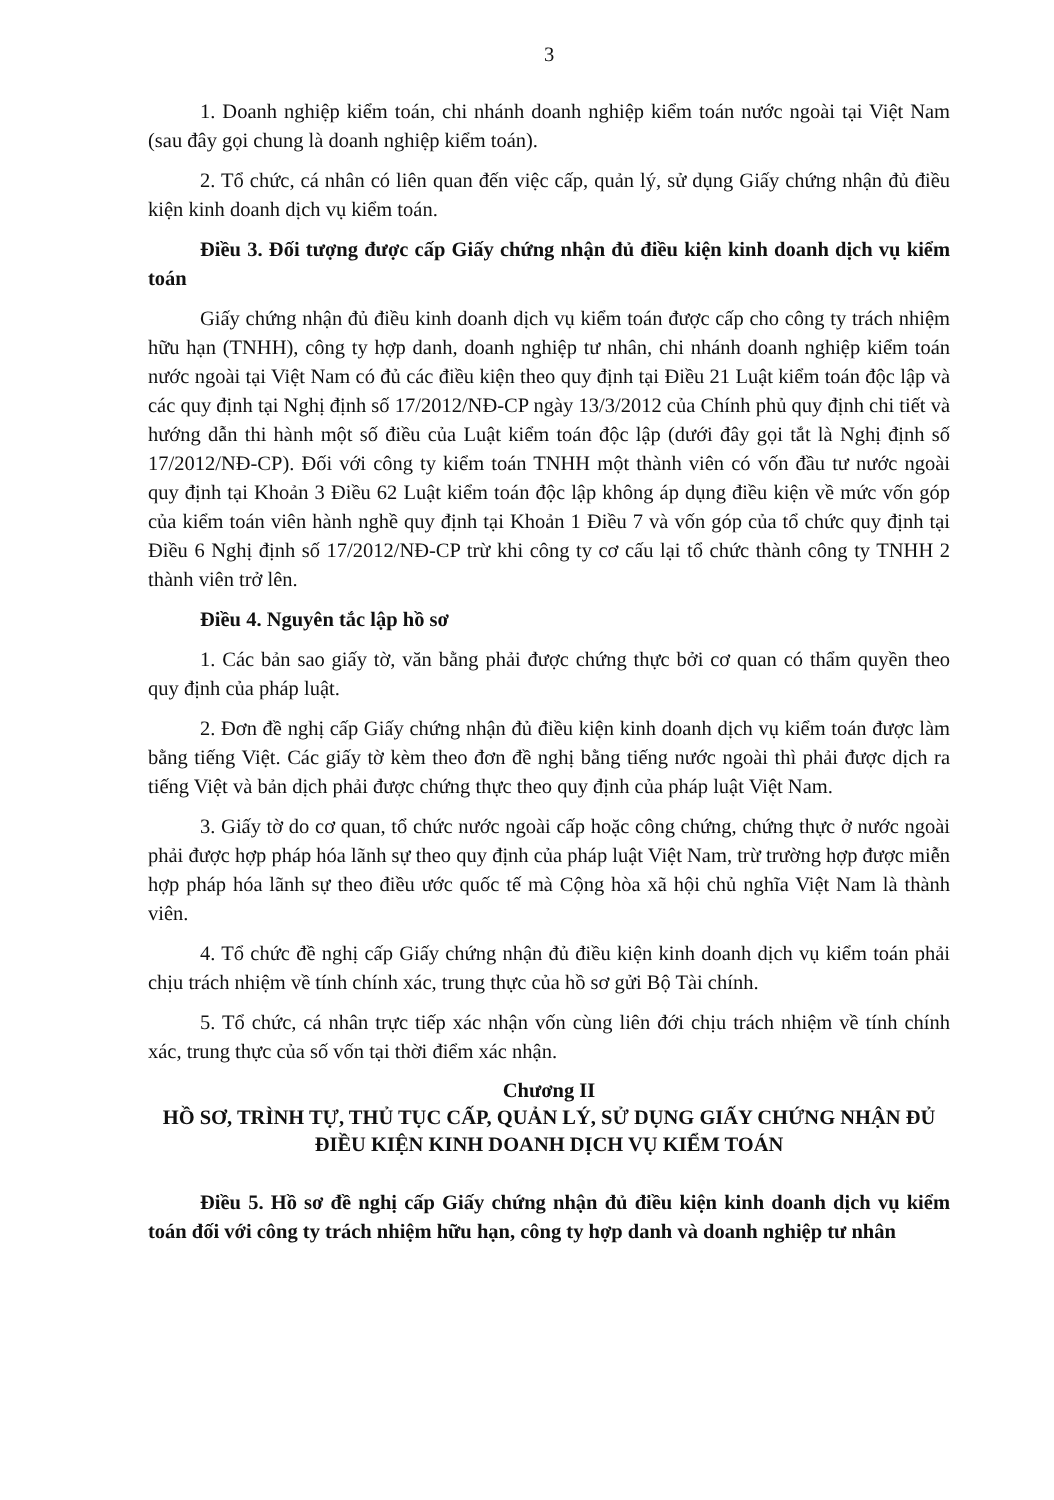3
1. Doanh nghiệp kiểm toán, chi nhánh doanh nghiệp kiểm toán nước ngoài tại Việt Nam (sau đây gọi chung là doanh nghiệp kiểm toán).
2. Tổ chức, cá nhân có liên quan đến việc cấp, quản lý, sử dụng Giấy chứng nhận đủ điều kiện kinh doanh dịch vụ kiểm toán.
Điều 3. Đối tượng được cấp Giấy chứng nhận đủ điều kiện kinh doanh dịch vụ kiểm toán
Giấy chứng nhận đủ điều kinh doanh dịch vụ kiểm toán được cấp cho công ty trách nhiệm hữu hạn (TNHH), công ty hợp danh, doanh nghiệp tư nhân, chi nhánh doanh nghiệp kiểm toán nước ngoài tại Việt Nam có đủ các điều kiện theo quy định tại Điều 21 Luật kiểm toán độc lập và các quy định tại Nghị định số 17/2012/NĐ-CP ngày 13/3/2012 của Chính phủ quy định chi tiết và hướng dẫn thi hành một số điều của Luật kiểm toán độc lập (dưới đây gọi tắt là Nghị định số 17/2012/NĐ-CP). Đối với công ty kiểm toán TNHH một thành viên có vốn đầu tư nước ngoài quy định tại Khoản 3 Điều 62 Luật kiểm toán độc lập không áp dụng điều kiện về mức vốn góp của kiểm toán viên hành nghề quy định tại Khoản 1 Điều 7 và vốn góp của tổ chức quy định tại Điều 6 Nghị định số 17/2012/NĐ-CP trừ khi công ty cơ cấu lại tổ chức thành công ty TNHH 2 thành viên trở lên.
Điều 4. Nguyên tắc lập hồ sơ
1. Các bản sao giấy tờ, văn bằng phải được chứng thực bởi cơ quan có thẩm quyền theo quy định của pháp luật.
2. Đơn đề nghị cấp Giấy chứng nhận đủ điều kiện kinh doanh dịch vụ kiểm toán được làm bằng tiếng Việt. Các giấy tờ kèm theo đơn đề nghị bằng tiếng nước ngoài thì phải được dịch ra tiếng Việt và bản dịch phải được chứng thực theo quy định của pháp luật Việt Nam.
3. Giấy tờ do cơ quan, tổ chức nước ngoài cấp hoặc công chứng, chứng thực ở nước ngoài phải được hợp pháp hóa lãnh sự theo quy định của pháp luật Việt Nam, trừ trường hợp được miễn hợp pháp hóa lãnh sự theo điều ước quốc tế mà Cộng hòa xã hội chủ nghĩa Việt Nam là thành viên.
4. Tổ chức đề nghị cấp Giấy chứng nhận đủ điều kiện kinh doanh dịch vụ kiểm toán phải chịu trách nhiệm về tính chính xác, trung thực của hồ sơ gửi Bộ Tài chính.
5. Tổ chức, cá nhân trực tiếp xác nhận vốn cùng liên đới chịu trách nhiệm về tính chính xác, trung thực của số vốn tại thời điểm xác nhận.
Chương II
HỒ SƠ, TRÌNH TỰ, THỦ TỤC CẤP, QUẢN LÝ, SỬ DỤNG GIẤY CHỨNG NHẬN ĐỦ ĐIỀU KIỆN KINH DOANH DỊCH VỤ KIỂM TOÁN
Điều 5. Hồ sơ đề nghị cấp Giấy chứng nhận đủ điều kiện kinh doanh dịch vụ kiểm toán đối với công ty trách nhiệm hữu hạn, công ty hợp danh và doanh nghiệp tư nhân